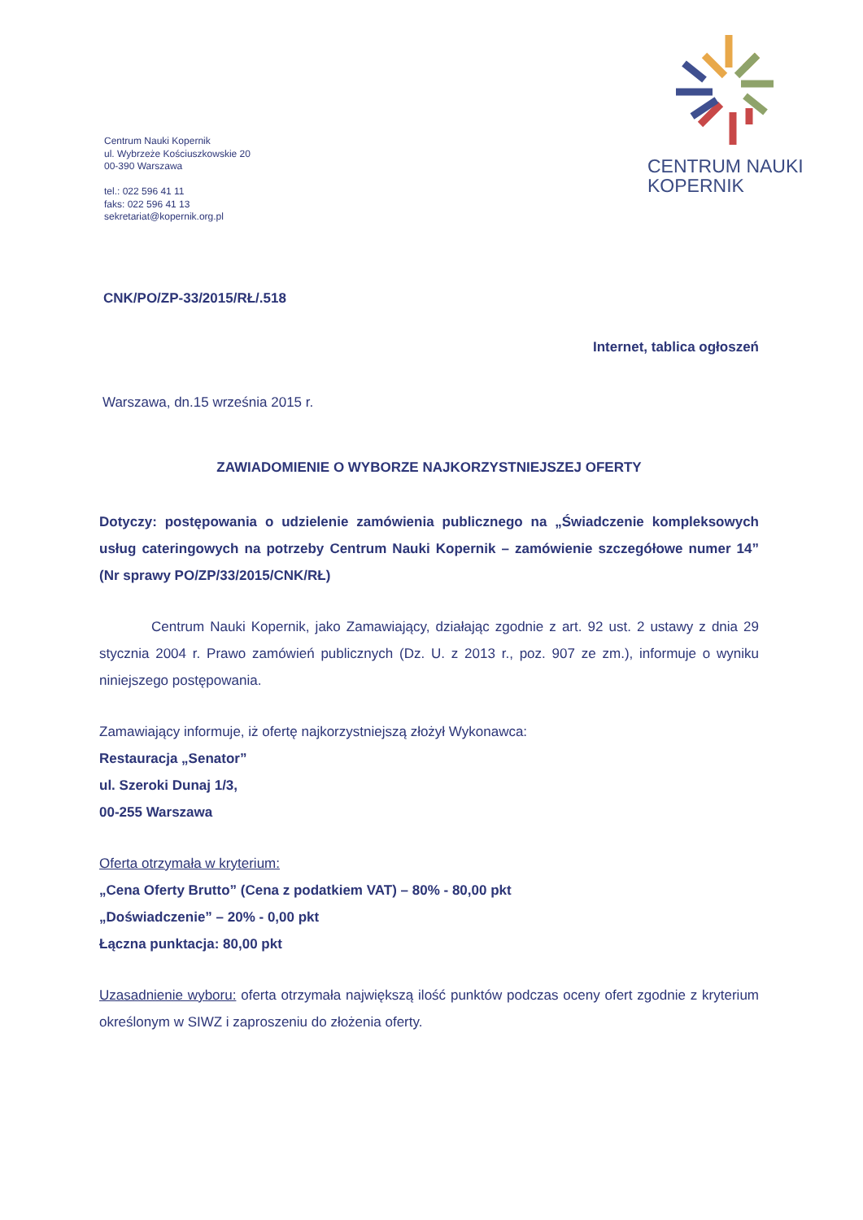Centrum Nauki Kopernik
ul. Wybrzeże Kościuszkowskie 20
00-390 Warszawa
tel.: 022 596 41 11
faks: 022 596 41 13
sekretariat@kopernik.org.pl
CENTRUM NAUKI
KOPERNIK
CNK/PO/ZP-33/2015/RŁ/.518
Internet, tablica ogłoszeń
Warszawa, dn.15 września 2015 r.
ZAWIADOMIENIE O WYBORZE NAJKORZYSTNIEJSZEJ OFERTY
Dotyczy: postępowania o udzielenie zamówienia publicznego na „Świadczenie kompleksowych usług cateringowych na potrzeby Centrum Nauki Kopernik – zamówienie szczegółowe numer 14” (Nr sprawy PO/ZP/33/2015/CNK/RŁ)
Centrum Nauki Kopernik, jako Zamawiający, działając zgodnie z art. 92 ust. 2 ustawy z dnia 29 stycznia 2004 r. Prawo zamówień publicznych (Dz. U. z 2013 r., poz. 907 ze zm.), informuje o wyniku niniejszego postępowania.
Zamawiający informuje, iż ofertę najkorzystniejszą złożył Wykonawca:
Restauracja „Senator”
ul. Szeroki Dunaj 1/3,
00-255 Warszawa
Oferta otrzymała w kryterium:
„Cena Oferty Brutto” (Cena z podatkiem VAT) – 80% - 80,00 pkt
„Doświadczenie” – 20% - 0,00 pkt
Łączna punktacja: 80,00 pkt
Uzasadnienie wyboru: oferta otrzymała największą ilość punktów podczas oceny ofert zgodnie z kryterium określonym w SIWZ i zaproszeniu do złożenia oferty.